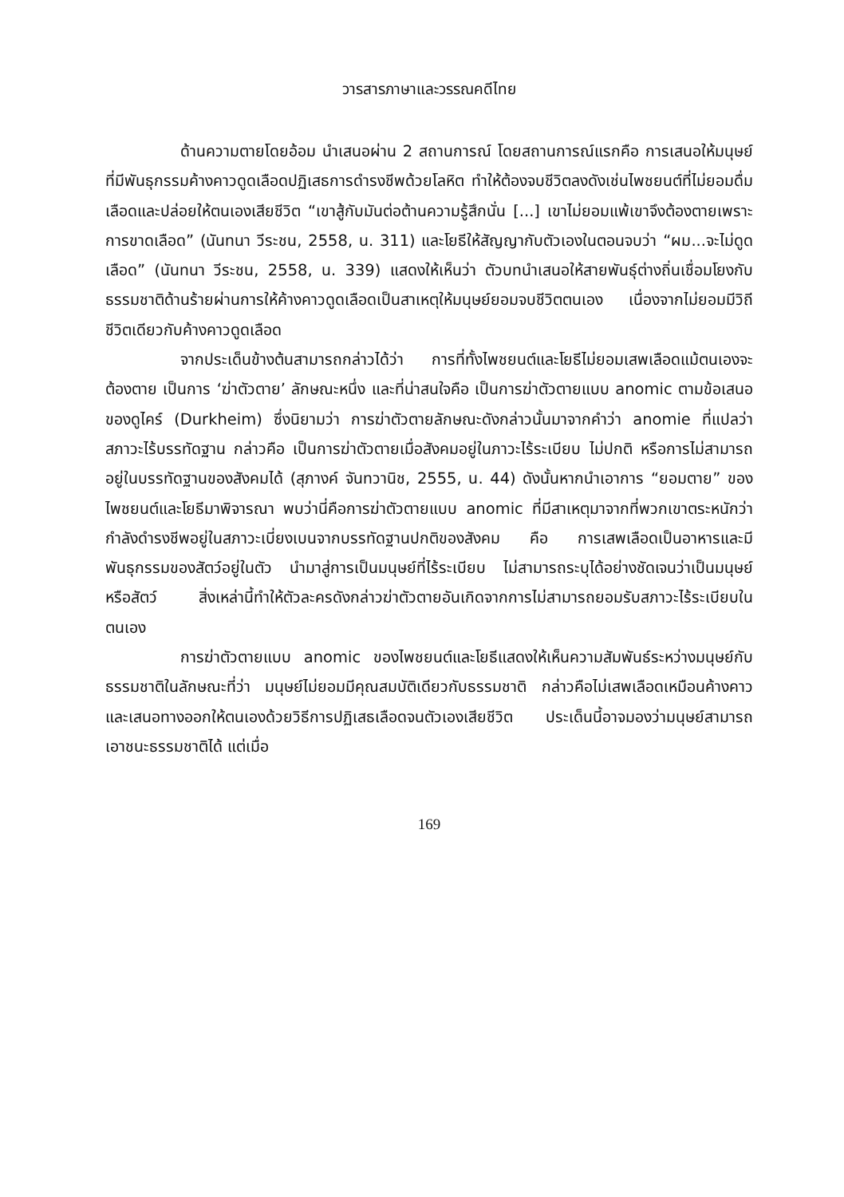วารสารภาษาและวรรณคดีไทย
ด้านความตายโดยอ้อม นำเสนอผ่าน 2 สถานการณ์ โดยสถานการณ์แรกคือ การเสนอให้มนุษย์ที่มีพันธุกรรมค้างคาวดูดเลือดปฏิเสธการดำรงชีพด้วยโลหิต ทำให้ต้องจบชีวิตลงดังเช่นไพชยนต์ที่ไม่ยอมดื่มเลือดและปล่อยให้ตนเองเสียชีวิต “เขาสู้กับมันต่อต้านความรู้สึกนั่น [...] เขาไม่ยอมแพ้เขาจึงต้องตายเพราะการขาดเลือด” (นันทนา วีระชน, 2558, น. 311) และโยธีให้สัญญากับตัวเองในตอนจบว่า “ผม...จะไม่ดูดเลือด” (นันทนา วีระชน, 2558, น. 339) แสดงให้เห็นว่า ตัวบทนำเสนอให้สายพันธุ์ต่างถิ่นเชื่อมโยงกับธรรมชาติด้านร้ายผ่านการให้ค้างคาวดูดเลือดเป็นสาเหตุให้มนุษย์ยอมจบชีวิตตนเอง เนื่องจากไม่ยอมมีวิถีชีวิตเดียวกับค้างคาวดูดเลือด
จากประเด็นข้างต้นสามารถกล่าวได้ว่า การที่ทั้งไพชยนต์และโยธีไม่ยอมเสพเลือดแม้ตนเองจะต้องตาย เป็นการ ‘ฆ่าตัวตาย’ ลักษณะหนึ่ง และที่น่าสนใจคือ เป็นการฆ่าตัวตายแบบ anomic ตามข้อเสนอของดูไคร์ (Durkheim) ซึ่งนิยามว่า การฆ่าตัวตายลักษณะดังกล่าวนั้นมาจากคำว่า anomie ที่แปลว่าสภาวะไร้บรรทัดฐาน กล่าวคือ เป็นการฆ่าตัวตายเมื่อสังคมอยู่ในภาวะไร้ระเบียบ ไม่ปกติ หรือการไม่สามารถอยู่ในบรรทัดฐานของสังคมได้ (สุภางค์ จันทวานิช, 2555, น. 44) ดังนั้นหากนำเอาการ “ยอมตาย” ของไพชยนต์และโยธีมาพิจารณา พบว่านี่คือการฆ่าตัวตายแบบ anomic ที่มีสาเหตุมาจากที่พวกเขาตระหนักว่ากำลังดำรงชีพอยู่ในสภาวะเบี่ยงเบนจากบรรทัดฐานปกติของสังคม คือ การเสพเลือดเป็นอาหารและมีพันธุกรรมของสัตว์อยู่ในตัว นำมาสู่การเป็นมนุษย์ที่ไร้ระเบียบ ไม่สามารถระบุได้อย่างชัดเจนว่าเป็นมนุษย์หรือสัตว์ สิ่งเหล่านี้ทำให้ตัวละครดังกล่าวฆ่าตัวตายอันเกิดจากการไม่สามารถยอมรับสภาวะไร้ระเบียบในตนเอง
การฆ่าตัวตายแบบ anomic ของไพชยนต์และโยธีแสดงให้เห็นความสัมพันธ์ระหว่างมนุษย์กับธรรมชาติในลักษณะที่ว่า มนุษย์ไม่ยอมมีคุณสมบัติเดียวกับธรรมชาติ กล่าวคือไม่เสพเลือดเหมือนค้างคาว และเสนอทางออกให้ตนเองด้วยวิธีการปฏิเสธเลือดจนตัวเองเสียชีวิต ประเด็นนี้อาจมองว่ามนุษย์สามารถเอาชนะธรรมชาติได้ แต่เมื่อ
169